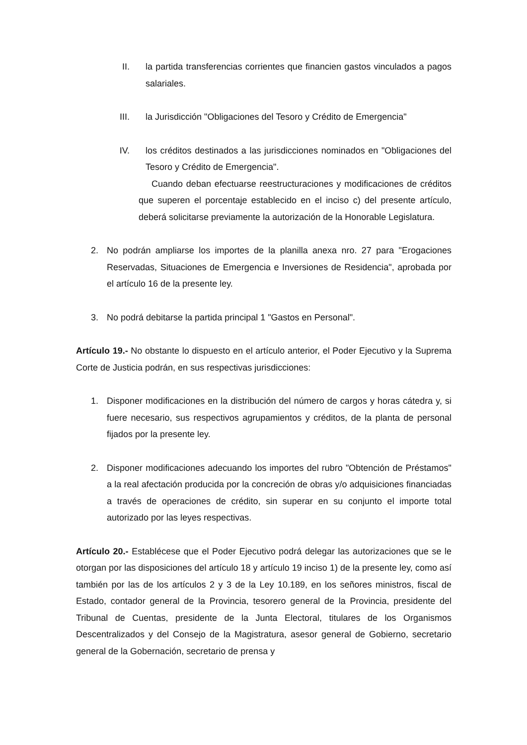II. la partida transferencias corrientes que financien gastos vinculados a pagos salariales.
III. la Jurisdicción "Obligaciones del Tesoro y Crédito de Emergencia"
IV. los créditos destinados a las jurisdicciones nominados en "Obligaciones del Tesoro y Crédito de Emergencia".
Cuando deban efectuarse reestructuraciones y modificaciones de créditos que superen el porcentaje establecido en el inciso c) del presente artículo, deberá solicitarse previamente la autorización de la Honorable Legislatura.
2. No podrán ampliarse los importes de la planilla anexa nro. 27 para "Erogaciones Reservadas, Situaciones de Emergencia e Inversiones de Residencia", aprobada por el artículo 16 de la presente ley.
3. No podrá debitarse la partida principal 1 "Gastos en Personal".
Artículo 19.- No obstante lo dispuesto en el artículo anterior, el Poder Ejecutivo y la Suprema Corte de Justicia podrán, en sus respectivas jurisdicciones:
1. Disponer modificaciones en la distribución del número de cargos y horas cátedra y, si fuere necesario, sus respectivos agrupamientos y créditos, de la planta de personal fijados por la presente ley.
2. Disponer modificaciones adecuando los importes del rubro "Obtención de Préstamos" a la real afectación producida por la concreción de obras y/o adquisiciones financiadas a través de operaciones de crédito, sin superar en su conjunto el importe total autorizado por las leyes respectivas.
Artículo 20.- Establécese que el Poder Ejecutivo podrá delegar las autorizaciones que se le otorgan por las disposiciones del artículo 18 y artículo 19 inciso 1) de la presente ley, como así también por las de los artículos 2 y 3 de la Ley 10.189, en los señores ministros, fiscal de Estado, contador general de la Provincia, tesorero general de la Provincia, presidente del Tribunal de Cuentas, presidente de la Junta Electoral, titulares de los Organismos Descentralizados y del Consejo de la Magistratura, asesor general de Gobierno, secretario general de la Gobernación, secretario de prensa y